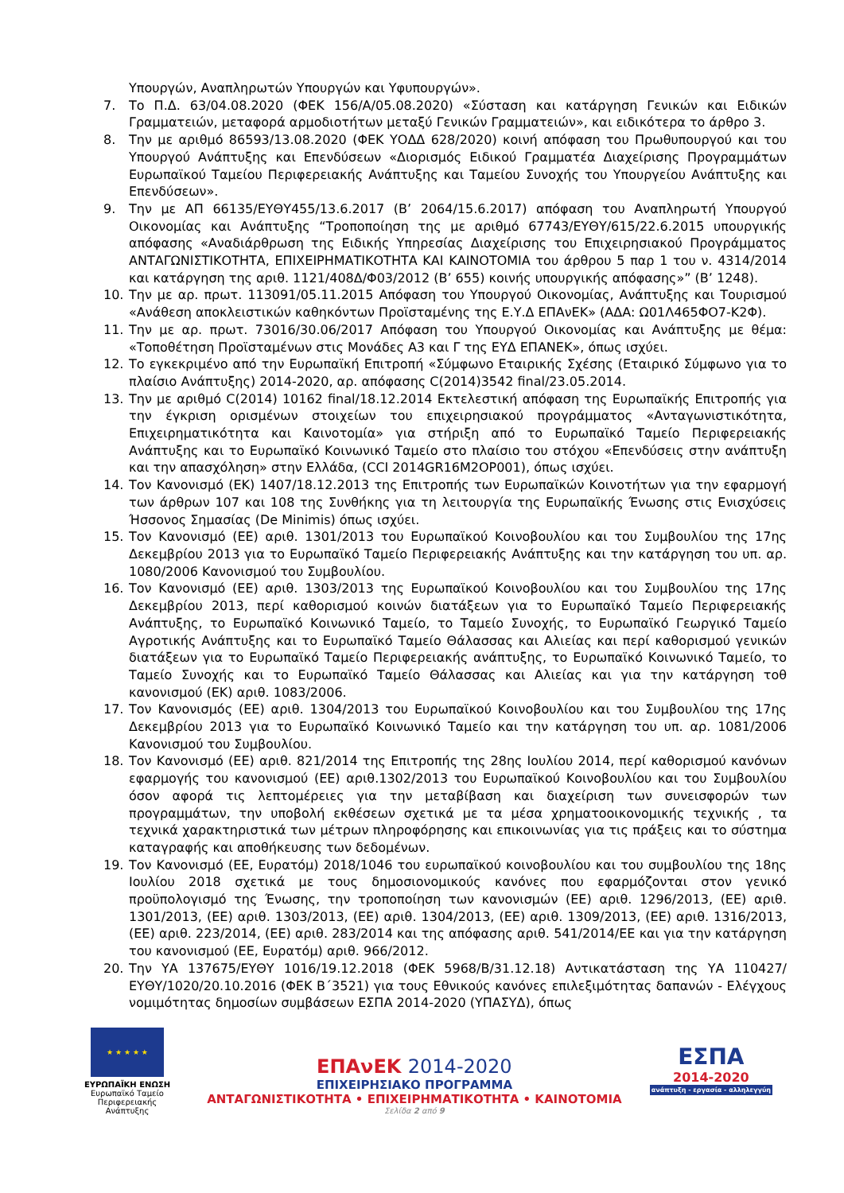Υπουργών, Αναπληρωτών Υπουργών και Υφυπουργών».
7. Το Π.Δ. 63/04.08.2020 (ΦΕΚ 156/Α/05.08.2020) «Σύσταση και κατάργηση Γενικών και Ειδικών Γραμματειών, μεταφορά αρμοδιοτήτων μεταξύ Γενικών Γραμματειών», και ειδικότερα το άρθρο 3.
8. Την με αριθμό 86593/13.08.2020 (ΦΕΚ ΥΟΔΔ 628/2020) κοινή απόφαση του Πρωθυπουργού και του Υπουργού Ανάπτυξης και Επενδύσεων «Διορισμός Ειδικού Γραμματέα Διαχείρισης Προγραμμάτων Ευρωπαϊκού Ταμείου Περιφερειακής Ανάπτυξης και Ταμείου Συνοχής του Υπουργείου Ανάπτυξης και Επενδύσεων».
9. Την με ΑΠ 66135/ΕΥΘΥ455/13.6.2017 (Β’ 2064/15.6.2017) απόφαση του Αναπληρωτή Υπουργού Οικονομίας και Ανάπτυξης “Τροποποίηση της με αριθμό 67743/ΕΥΘΥ/615/22.6.2015 υπουργικής απόφασης «Αναδιάρθρωση της Ειδικής Υπηρεσίας Διαχείρισης του Επιχειρησιακού Προγράμματος ΑΝΤΑΓΩΝΙΣΤΙΚΟΤΗΤΑ, ΕΠΙΧΕΙΡΗΜΑΤΙΚΟΤΗΤΑ ΚΑΙ ΚΑΙΝΟΤΟΜΙΑ του άρθρου 5 παρ 1 του ν. 4314/2014 και κατάργηση της αριθ. 1121/408Δ/Φ03/2012 (Β’ 655) κοινής υπουργικής απόφασης»” (Β’ 1248).
10. Την με αρ. πρωτ. 113091/05.11.2015 Απόφαση του Υπουργού Οικονομίας, Ανάπτυξης και Τουρισμού «Ανάθεση αποκλειστικών καθηκόντων Προϊσταμένης της Ε.Υ.Δ ΕΠΑνΕΚ» (ΑΔΑ: Ω01Λ465ΦΟ7-Κ2Φ).
11. Την με αρ. πρωτ. 73016/30.06/2017 Απόφαση του Υπουργού Οικονομίας και Ανάπτυξης με θέμα: «Τοποθέτηση Προϊσταμένων στις Μονάδες Α3 και Γ της ΕΥΔ ΕΠΑΝΕΚ», όπως ισχύει.
12. Το εγκεκριμένο από την Ευρωπαϊκή Επιτροπή «Σύμφωνο Εταιρικής Σχέσης (Εταιρικό Σύμφωνο για το πλαίσιο Ανάπτυξης) 2014-2020, αρ. απόφασης C(2014)3542 final/23.05.2014.
13. Την με αριθμό C(2014) 10162 final/18.12.2014 Εκτελεστική απόφαση της Ευρωπαϊκής Επιτροπής για την έγκριση ορισμένων στοιχείων του επιχειρησιακού προγράμματος «Ανταγωνιστικότητα, Επιχειρηματικότητα και Καινοτομία» για στήριξη από το Ευρωπαϊκό Ταμείο Περιφερειακής Ανάπτυξης και το Ευρωπαϊκό Κοινωνικό Ταμείο στο πλαίσιο του στόχου «Επενδύσεις στην ανάπτυξη και την απασχόληση» στην Ελλάδα, (CCI 2014GR16M2OP001), όπως ισχύει.
14. Τον Κανονισμό (ΕΚ) 1407/18.12.2013 της Επιτροπής των Ευρωπαϊκών Κοινοτήτων για την εφαρμογή των άρθρων 107 και 108 της Συνθήκης για τη λειτουργία της Ευρωπαϊκής Ένωσης στις Ενισχύσεις Ήσσονος Σημασίας (De Minimis) όπως ισχύει.
15. Τον Κανονισμό (ΕΕ) αριθ. 1301/2013 του Ευρωπαϊκού Κοινοβουλίου και του Συμβουλίου της 17ης Δεκεμβρίου 2013 για το Ευρωπαϊκό Ταμείο Περιφερειακής Ανάπτυξης και την κατάργηση του υπ. αρ. 1080/2006 Κανονισμού του Συμβουλίου.
16. Τον Κανονισμό (ΕΕ) αριθ. 1303/2013 της Ευρωπαϊκού Κοινοβουλίου και του Συμβουλίου της 17ης Δεκεμβρίου 2013, περί καθορισμού κοινών διατάξεων για το Ευρωπαϊκό Ταμείο Περιφερειακής Ανάπτυξης, το Ευρωπαϊκό Κοινωνικό Ταμείο, το Ταμείο Συνοχής, το Ευρωπαϊκό Γεωργικό Ταμείο Αγροτικής Ανάπτυξης και το Ευρωπαϊκό Ταμείο Θάλασσας και Αλιείας και περί καθορισμού γενικών διατάξεων για το Ευρωπαϊκό Ταμείο Περιφερειακής ανάπτυξης, το Ευρωπαϊκό Κοινωνικό Ταμείο, το Ταμείο Συνοχής και το Ευρωπαϊκό Ταμείο Θάλασσας και Αλιείας και για την κατάργηση τοθ κανονισμού (ΕΚ) αριθ. 1083/2006.
17. Τον Κανονισμός (ΕΕ) αριθ. 1304/2013 του Ευρωπαϊκού Κοινοβουλίου και του Συμβουλίου της 17ης Δεκεμβρίου 2013 για το Ευρωπαϊκό Κοινωνικό Ταμείο και την κατάργηση του υπ. αρ. 1081/2006 Κανονισμού του Συμβουλίου.
18. Τον Κανονισμό (ΕΕ) αριθ. 821/2014 της Επιτροπής της 28ης Ιουλίου 2014, περί καθορισμού κανόνων εφαρμογής του κανονισμού (ΕΕ) αριθ.1302/2013 του Ευρωπαϊκού Κοινοβουλίου και του Συμβουλίου όσον αφορά τις λεπτομέρειες για την μεταβίβαση και διαχείριση των συνεισφορών των προγραμμάτων, την υποβολή εκθέσεων σχετικά με τα μέσα χρηματοοικονομικής τεχνικής , τα τεχνικά χαρακτηριστικά των μέτρων πληροφόρησης και επικοινωνίας για τις πράξεις και το σύστημα καταγραφής και αποθήκευσης των δεδομένων.
19. Τον Κανονισμό (ΕΕ, Ευρατόμ) 2018/1046 του ευρωπαϊκού κοινοβουλίου και του συμβουλίου της 18ης Ιουλίου 2018 σχετικά με τους δημοσιονομικούς κανόνες που εφαρμόζονται στον γενικό προϋπολογισμό της Ένωσης, την τροποποίηση των κανονισμών (ΕΕ) αριθ. 1296/2013, (ΕΕ) αριθ. 1301/2013, (ΕΕ) αριθ. 1303/2013, (ΕΕ) αριθ. 1304/2013, (ΕΕ) αριθ. 1309/2013, (ΕΕ) αριθ. 1316/2013, (ΕΕ) αριθ. 223/2014, (ΕΕ) αριθ. 283/2014 και της απόφασης αριθ. 541/2014/ΕΕ και για την κατάργηση του κανονισμού (ΕΕ, Ευρατόμ) αριθ. 966/2012.
20. Την ΥΑ 137675/ΕΥΘΥ 1016/19.12.2018 (ΦΕΚ 5968/Β/31.12.18) Αντικατάσταση της ΥΑ 110427/ΕΥΘΥ/1020/20.10.2016 (ΦΕΚ Β΄3521) για τους Εθνικούς κανόνες επιλεξιμότητας δαπανών - Ελέγχους νομιμότητας δημοσίων συμβάσεων ΕΣΠΑ 2014-2020 (ΥΠΑΣΥΔ), όπως
★ ★ ★ ★ ★
ΕΥΡΩΠΑΪΚΗ ΕΝΩΣΗ
Ευρωπαϊκό Ταμείο
Περιφερειακής Ανάπτυξης
ΕΠΑνΕΚ 2014-2020
ΕΠΙΧΕΙΡΗΣΙΑΚΟ ΠΡΟΓΡΑΜΜΑ
ΑΝΤΑΓΩΝΙΣΤΙΚΟΤΗΤΑ • ΕΠΙΧΕΙΡΗΜΑΤΙΚΟΤΗΤΑ • ΚΑΙΝΟΤΟΜΙΑ
Σελίδα 2 από 9
ΕΣΠΑ
2014-2020
ανάπτυξη - εργασία - αλληλεγγύη